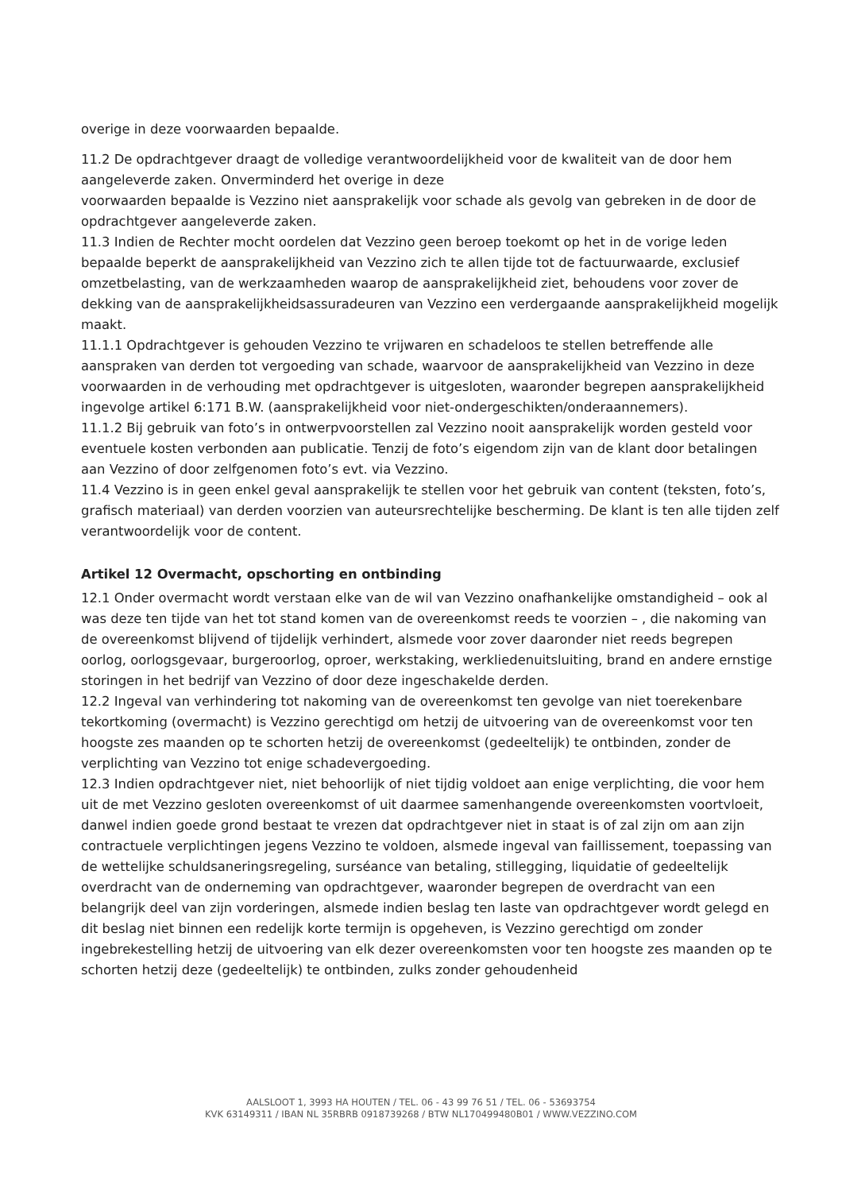overige in deze voorwaarden bepaalde.
11.2 De opdrachtgever draagt de volledige verantwoordelijkheid voor de kwaliteit van de door hem aangeleverde zaken. Onverminderd het overige in deze
voorwaarden bepaalde is Vezzino niet aansprakelijk voor schade als gevolg van gebreken in de door de opdrachtgever aangeleverde zaken.
11.3 Indien de Rechter mocht oordelen dat Vezzino geen beroep toekomt op het in de vorige leden bepaalde beperkt de aansprakelijkheid van Vezzino zich te allen tijde tot de factuurwaarde, exclusief omzetbelasting, van de werkzaamheden waarop de aansprakelijkheid ziet, behoudens voor zover de dekking van de aansprakelijkheidsassuradeuren van Vezzino een verdergaande aansprakelijkheid mogelijk maakt.
11.1.1 Opdrachtgever is gehouden Vezzino te vrijwaren en schadeloos te stellen betreffende alle aanspraken van derden tot vergoeding van schade, waarvoor de aansprakelijkheid van Vezzino in deze voorwaarden in de verhouding met opdrachtgever is uitgesloten, waaronder begrepen aansprakelijkheid ingevolge artikel 6:171 B.W. (aansprakelijkheid voor niet-ondergeschikten/onderaannemers).
11.1.2 Bij gebruik van foto’s in ontwerpvoorstellen zal Vezzino nooit aansprakelijk worden gesteld voor eventuele kosten verbonden aan publicatie. Tenzij de foto’s eigendom zijn van de klant door betalingen aan Vezzino of door zelfgenomen foto’s evt. via Vezzino.
11.4 Vezzino is in geen enkel geval aansprakelijk te stellen voor het gebruik van content (teksten, foto’s, grafisch materiaal) van derden voorzien van auteursrechtelijke bescherming. De klant is ten alle tijden zelf verantwoordelijk voor de content.
Artikel 12 Overmacht, opschorting en ontbinding
12.1 Onder overmacht wordt verstaan elke van de wil van Vezzino onafhankelijke omstandigheid – ook al was deze ten tijde van het tot stand komen van de overeenkomst reeds te voorzien – , die nakoming van de overeenkomst blijvend of tijdelijk verhindert, alsmede voor zover daaronder niet reeds begrepen oorlog, oorlogsgevaar, burgeroorlog, oproer, werkstaking, werkliedenuitsluiting, brand en andere ernstige storingen in het bedrijf van Vezzino of door deze ingeschakelde derden.
12.2 Ingeval van verhindering tot nakoming van de overeenkomst ten gevolge van niet toerekenbare tekortkoming (overmacht) is Vezzino gerechtigd om hetzij de uitvoering van de overeenkomst voor ten hoogste zes maanden op te schorten hetzij de overeenkomst (gedeeltelijk) te ontbinden, zonder de verplichting van Vezzino tot enige schadevergoeding.
12.3 Indien opdrachtgever niet, niet behoorlijk of niet tijdig voldoet aan enige verplichting, die voor hem uit de met Vezzino gesloten overeenkomst of uit daarmee samenhangende overeenkomsten voortvloeit, danwel indien goede grond bestaat te vrezen dat opdrachtgever niet in staat is of zal zijn om aan zijn contractuele verplichtingen jegens Vezzino te voldoen, alsmede ingeval van faillissement, toepassing van de wettelijke schuldsaneringsregeling, surséance van betaling, stillegging, liquidatie of gedeeltelijk overdracht van de onderneming van opdrachtgever, waaronder begrepen de overdracht van een belangrijk deel van zijn vorderingen, alsmede indien beslag ten laste van opdrachtgever wordt gelegd en dit beslag niet binnen een redelijk korte termijn is opgeheven, is Vezzino gerechtigd om zonder ingebrekestelling hetzij de uitvoering van elk dezer overeenkomsten voor ten hoogste zes maanden op te schorten hetzij deze (gedeeltelijk) te ontbinden, zulks zonder gehoudenheid
AALSLOOT 1, 3993 HA HOUTEN / TEL. 06 - 43 99 76 51 / TEL. 06 - 53693754
KVK 63149311 / IBAN NL 35RBRB 0918739268 / BTW NL170499480B01 / WWW.VEZZINO.COM